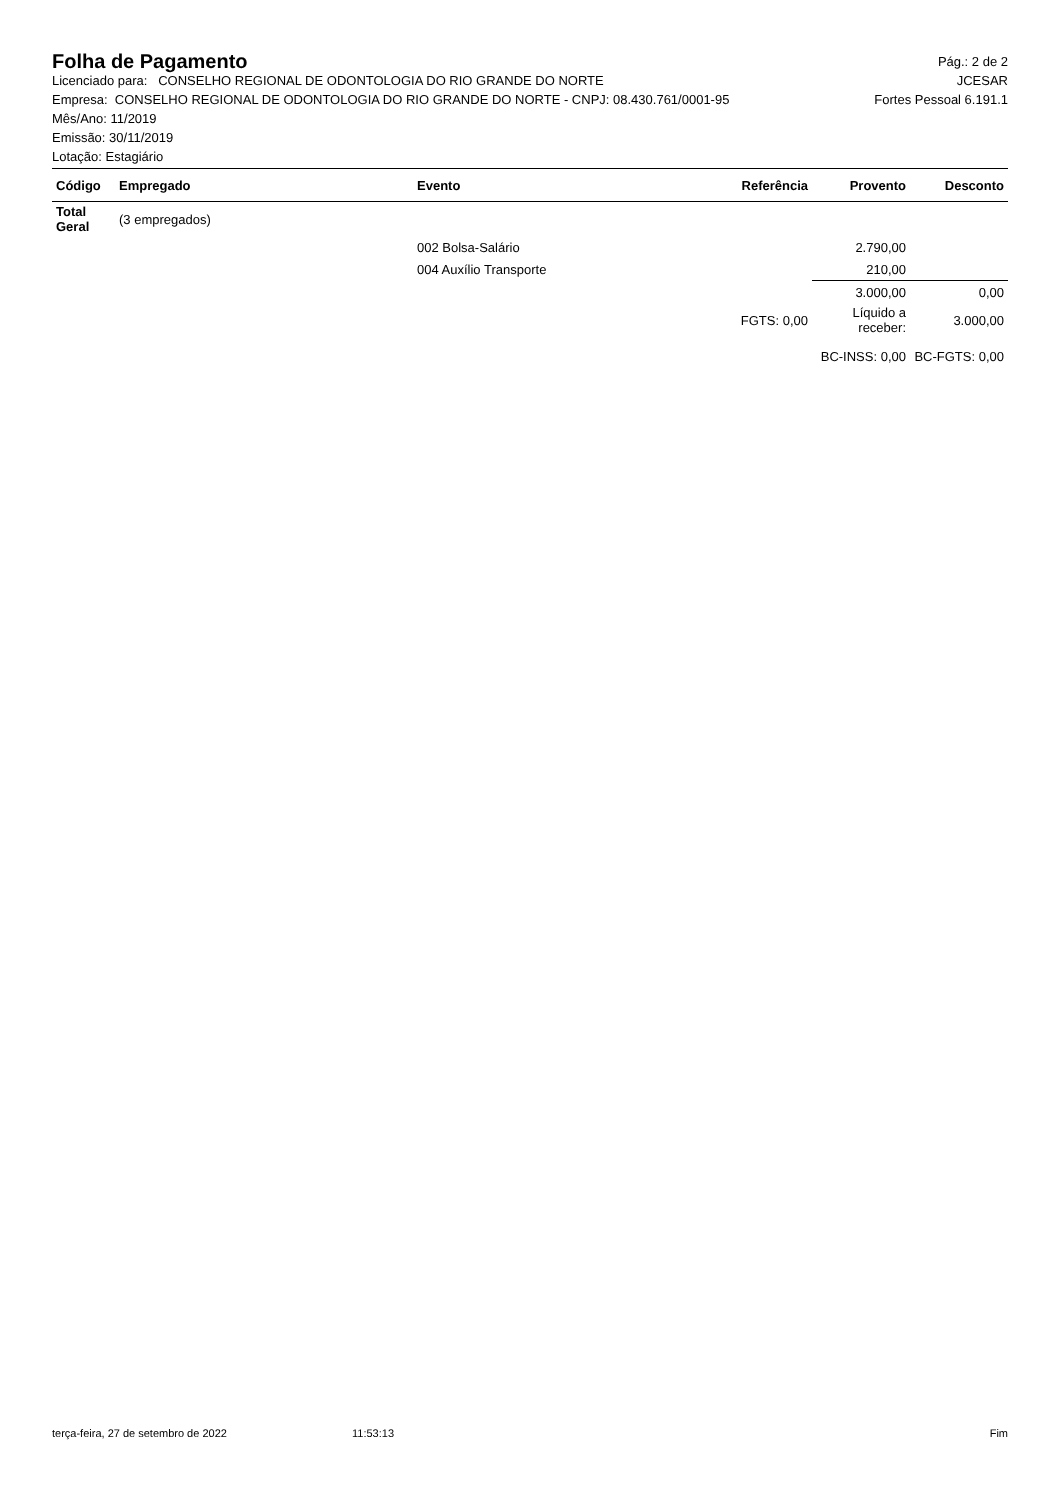Folha de Pagamento
Pág.: 2 de 2
Licenciado para: CONSELHO REGIONAL DE ODONTOLOGIA DO RIO GRANDE DO NORTE JCESAR
Empresa: CONSELHO REGIONAL DE ODONTOLOGIA DO RIO GRANDE DO NORTE - CNPJ: 08.430.761/0001-95 Fortes Pessoal 6.191.1
Mês/Ano: 11/2019
Emissão: 30/11/2019
Lotação: Estagiário
| Código | Empregado | Evento | Referência | Provento | Desconto |
| --- | --- | --- | --- | --- | --- |
| Total Geral | (3 empregados) | | | | |
| | | 002 Bolsa-Salário | | 2.790,00 | |
| | | 004 Auxílio Transporte | | 210,00 | |
| | | | | 3.000,00 | 0,00 |
| | | | FGTS: 0,00 | Líquido a receber: | 3.000,00 |
| | | | | BC-INSS: 0,00 | BC-FGTS: 0,00 |
terça-feira, 27 de setembro de 2022 11:53:13 Fim